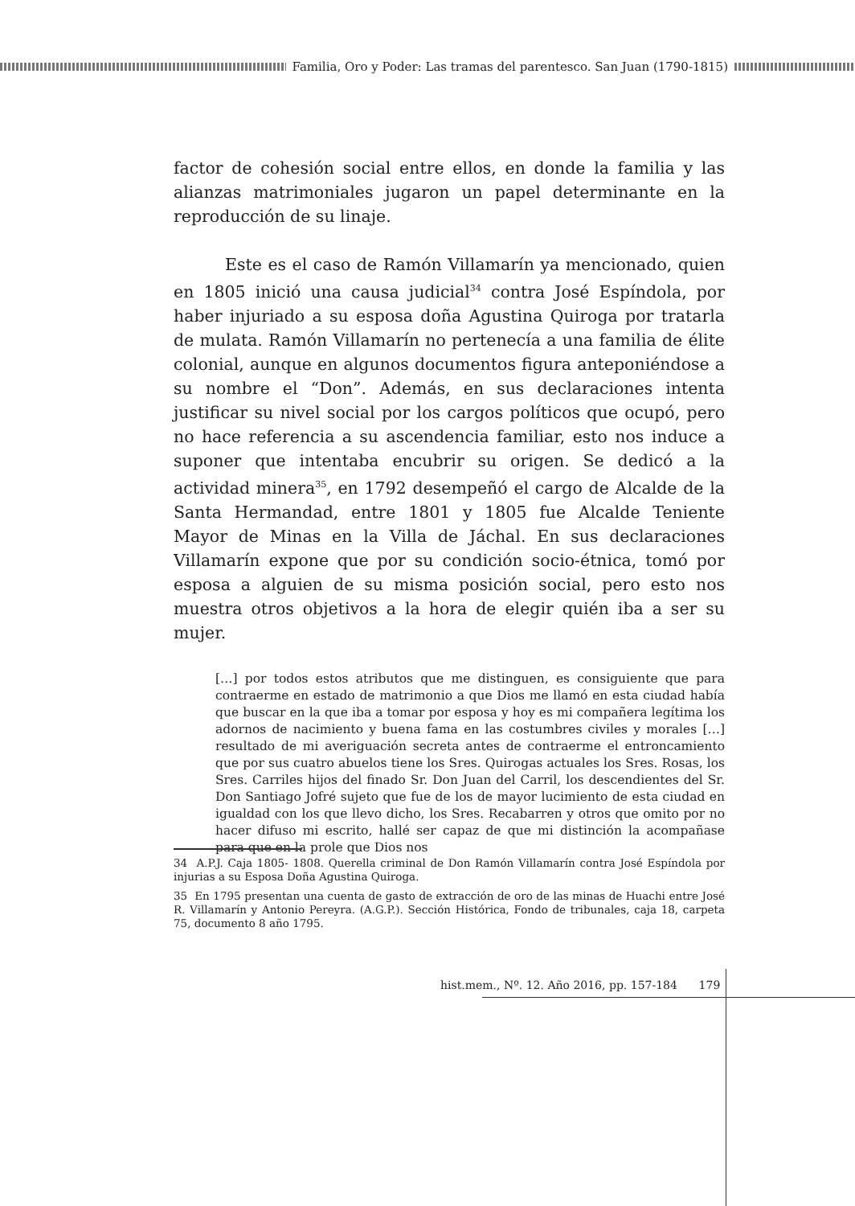Familia, Oro y Poder: Las tramas del parentesco. San Juan (1790-1815)
factor de cohesión social entre ellos, en donde la familia y las alianzas matrimoniales jugaron un papel determinante en la reproducción de su linaje.
Este es el caso de Ramón Villamarín ya mencionado, quien en 1805 inició una causa judicial<sup>34</sup> contra José Espíndola, por haber injuriado a su esposa doña Agustina Quiroga por tratarla de mulata. Ramón Villamarín no pertenecía a una familia de élite colonial, aunque en algunos documentos figura anteponiéndose a su nombre el “Don”. Además, en sus declaraciones intenta justificar su nivel social por los cargos políticos que ocupó, pero no hace referencia a su ascendencia familiar, esto nos induce a suponer que intentaba encubrir su origen. Se dedicó a la actividad minera<sup>35</sup>, en 1792 desempeñó el cargo de Alcalde de la Santa Hermandad, entre 1801 y 1805 fue Alcalde Teniente Mayor de Minas en la Villa de Jáchal. En sus declaraciones Villamarín expone que por su condición socio-étnica, tomó por esposa a alguien de su misma posición social, pero esto nos muestra otros objetivos a la hora de elegir quién iba a ser su mujer.
[…] por todos estos atributos que me distinguen, es consiguiente que para contraerme en estado de matrimonio a que Dios me llamó en esta ciudad había que buscar en la que iba a tomar por esposa y hoy es mi compañera legítima los adornos de nacimiento y buena fama en las costumbres civiles y morales […] resultado de mi averiguación secreta antes de contraerme el entroncamiento que por sus cuatro abuelos tiene los Sres. Quirogas actuales los Sres. Rosas, los Sres. Carriles hijos del finado Sr. Don Juan del Carril, los descendientes del Sr. Don Santiago Jofré sujeto que fue de los de mayor lucimiento de esta ciudad en igualdad con los que llevo dicho, los Sres. Recabarren y otros que omito por no hacer difuso mi escrito, hallé ser capaz de que mi distinción la acompañase para que en la prole que Dios nos
34 A.P.J. Caja 1805- 1808. Querella criminal de Don Ramón Villamarín contra José Espíndola por injurias a su Esposa Doña Agustina Quiroga.
35 En 1795 presentan una cuenta de gasto de extracción de oro de las minas de Huachi entre José R. Villamarín y Antonio Pereyra. (A.G.P.). Sección Histórica, Fondo de tribunales, caja 18, carpeta 75, documento 8 año 1795.
hist.mem., Nº. 12. Año 2016, pp. 157-184 179